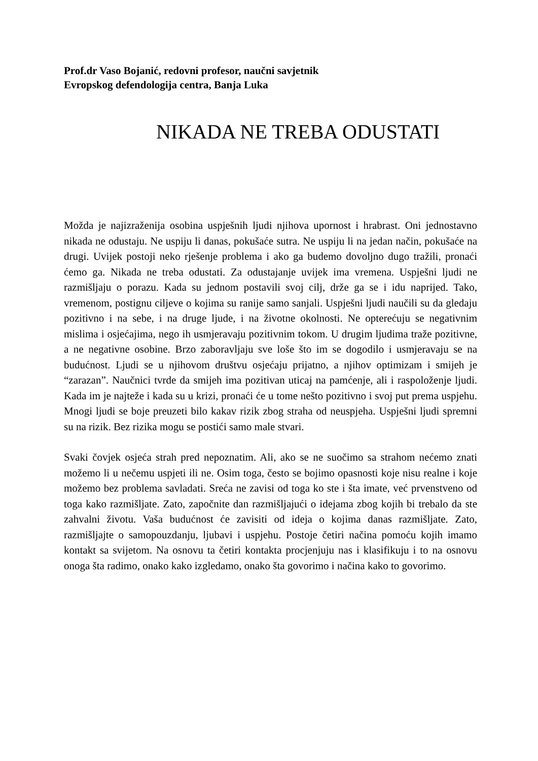Prof.dr Vaso Bojanić, redovni profesor, naučni savjetnik
Evropskog defendologija centra, Banja Luka
NIKADA NE TREBA ODUSTATI
Možda je najizraženija osobina uspješnih ljudi njihova upornost i hrabrast. Oni jednostavno nikada ne odustaju. Ne uspiju li danas, pokušaće sutra. Ne uspiju li na jedan način, pokušaće na drugi. Uvijek postoji neko rješenje problema i ako ga budemo dovoljno dugo tražili, pronaći ćemo ga. Nikada ne treba odustati. Za odustajanje uvijek ima vremena. Uspješni ljudi ne razmišljaju o porazu. Kada su jednom postavili svoj cilj, drže ga se i idu naprijed. Tako, vremenom, postignu ciljeve o kojima su ranije samo sanjali. Uspješni ljudi naučili su da gledaju pozitivno i na sebe, i na druge ljude, i na životne okolnosti. Ne opterećuju se negativnim mislima i osjećajima, nego ih usmjeravaju pozitivnim tokom. U drugim ljudima traže pozitivne, a ne negativne osobine. Brzo zaboravljaju sve loše što im se dogodilo i usmjeravaju se na budućnost. Ljudi se u njihovom društvu osjećaju prijatno, a njihov optimizam i smijeh je “zarazan”. Naučnici tvrde da smijeh ima pozitivan uticaj na pamćenje, ali i raspoloženje ljudi. Kada im je najteže i kada su u krizi, pronaći će u tome nešto pozitivno i svoj put prema uspjehu. Mnogi ljudi se boje preuzeti bilo kakav rizik zbog straha od neuspjeha. Uspješni ljudi spremni su na rizik. Bez rizika mogu se postići samo male stvari.
Svaki čovjek osjeća strah pred nepoznatim. Ali, ako se ne suočimo sa strahom nećemo znati možemo li u nečemu uspjeti ili ne. Osim toga, često se bojimo opasnosti koje nisu realne i koje možemo bez problema savladati. Sreća ne zavisi od toga ko ste i šta imate, već prvenstveno od toga kako razmišljate. Zato, započnite dan razmišljajući o idejama zbog kojih bi trebalo da ste zahvalni životu. Vaša budućnost će zavisiti od ideja o kojima danas razmišljate. Zato, razmišljajte o samopouzdanju, ljubavi i uspjehu. Postoje četiri načina pomoću kojih imamo kontakt sa svijetom. Na osnovu ta četiri kontakta procjenjuju nas i klasifikuju i to na osnovu onoga šta radimo, onako kako izgledamo, onako šta govorimo i načina kako to govorimo.